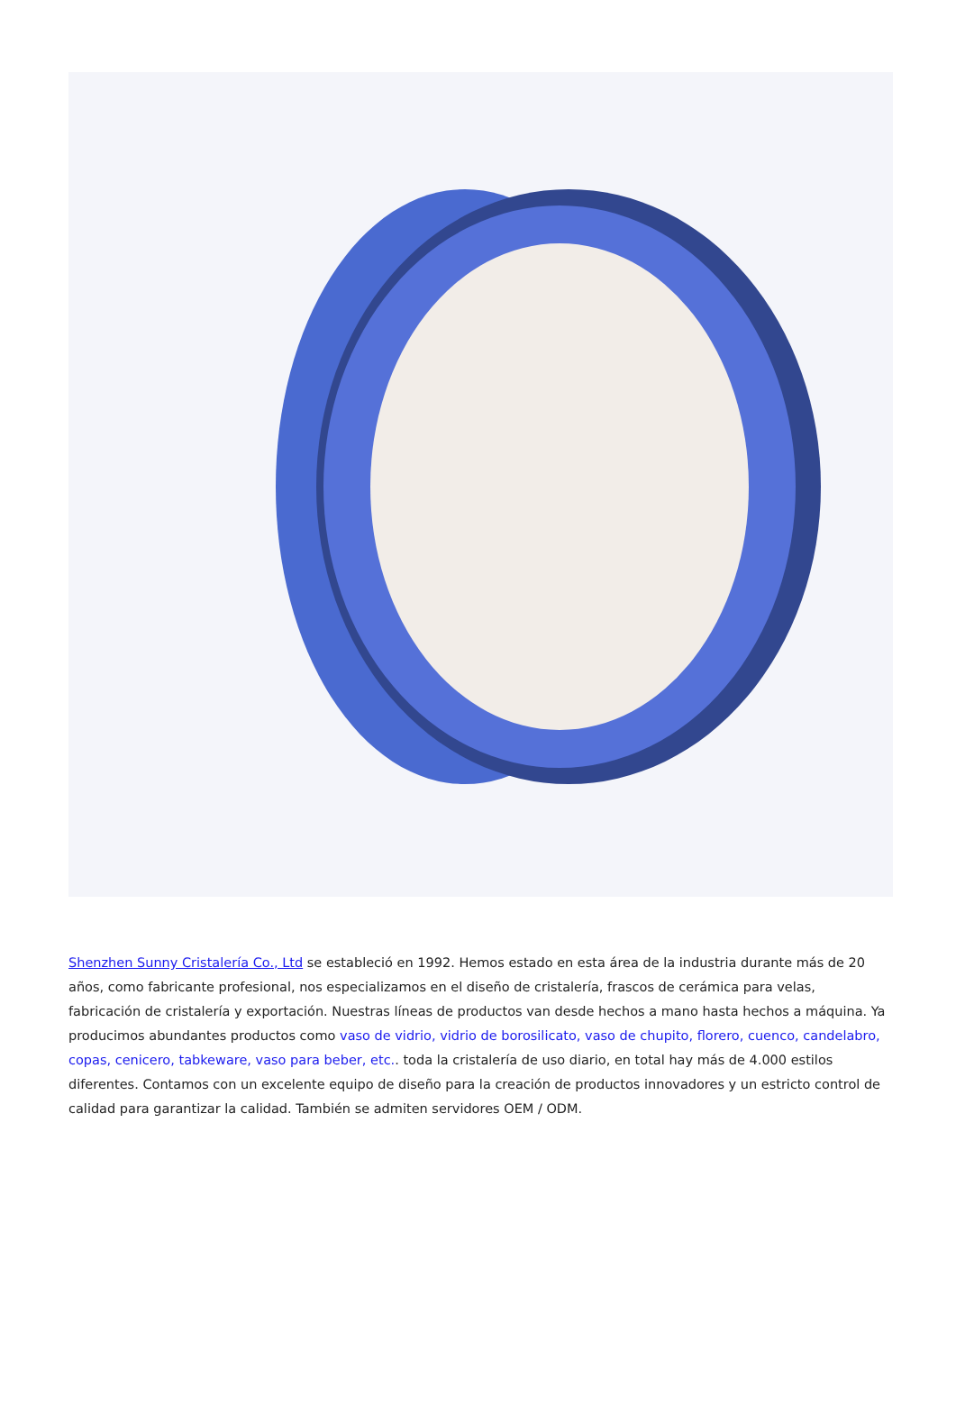Shenzhen Sunny Cristalería Co., Ltd se estableció en 1992. Hemos estado en esta área de la industria durante más de 20 años, como fabricante profesional, nos especializamos en el diseño de cristalería, frascos de cerámica para velas, fabricación de cristalería y exportación. Nuestras líneas de productos van desde hechos a mano hasta hechos a máquina. Ya producimos abundantes productos como vaso de vidrio, vidrio de borosilicato, vaso de chupito, florero, cuenco, candelabro, copas, cenicero, tabkeware, vaso para beber, etc.. toda la cristalería de uso diario, en total hay más de 4.000 estilos diferentes. Contamos con un excelente equipo de diseño para la creación de productos innovadores y un estricto control de calidad para garantizar la calidad. También se admiten servidores OEM / ODM.